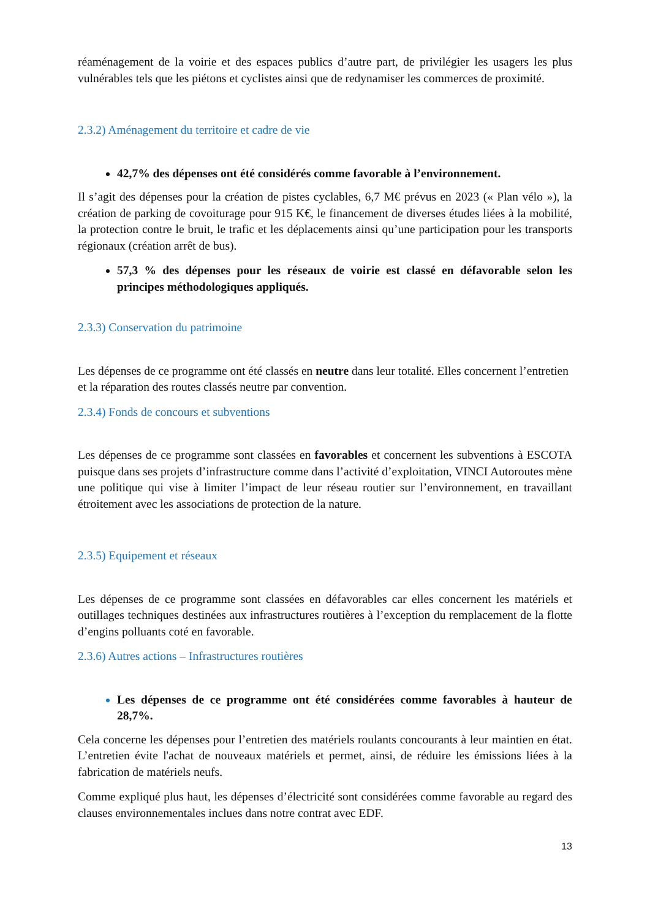réaménagement de la voirie et des espaces publics d’autre part, de privilégier les usagers les plus vulnérables tels que les piétons et cyclistes ainsi que de redynamiser les commerces de proximité.
2.3.2) Aménagement du territoire et cadre de vie
42,7% des dépenses ont été considérés comme favorable à l’environnement.
Il s’agit des dépenses pour la création de pistes cyclables, 6,7 M€ prévus en 2023 (« Plan vélo »), la création de parking de covoiturage pour 915 K€, le financement de diverses études liées à la mobilité, la protection contre le bruit, le trafic et les déplacements ainsi qu’une participation pour les transports régionaux (création arrêt de bus).
57,3 % des dépenses pour les réseaux de voirie est classé en défavorable selon les principes méthodologiques appliqués.
2.3.3) Conservation du patrimoine
Les dépenses de ce programme ont été classés en neutre dans leur totalité. Elles concernent l’entretien et la réparation des routes classés neutre par convention.
2.3.4) Fonds de concours et subventions
Les dépenses de ce programme sont classées en favorables et concernent les subventions à ESCOTA puisque dans ses projets d’infrastructure comme dans l’activité d’exploitation, VINCI Autoroutes mène une politique qui vise à limiter l’impact de leur réseau routier sur l’environnement, en travaillant étroitement avec les associations de protection de la nature.
2.3.5) Equipement et réseaux
Les dépenses de ce programme sont classées en défavorables car elles concernent les matériels et outillages techniques destinées aux infrastructures routières à l’exception du remplacement de la flotte d’engins polluants coté en favorable.
2.3.6) Autres actions – Infrastructures routières
Les dépenses de ce programme ont été considérées comme favorables à hauteur de 28,7%.
Cela concerne les dépenses pour l’entretien des matériels roulants concourants à leur maintien en état. L’entretien évite l'achat de nouveaux matériels et permet, ainsi, de réduire les émissions liées à la fabrication de matériels neufs.
Comme expliqué plus haut, les dépenses d’électricité sont considérées comme favorable au regard des clauses environnementales inclues dans notre contrat avec EDF.
13